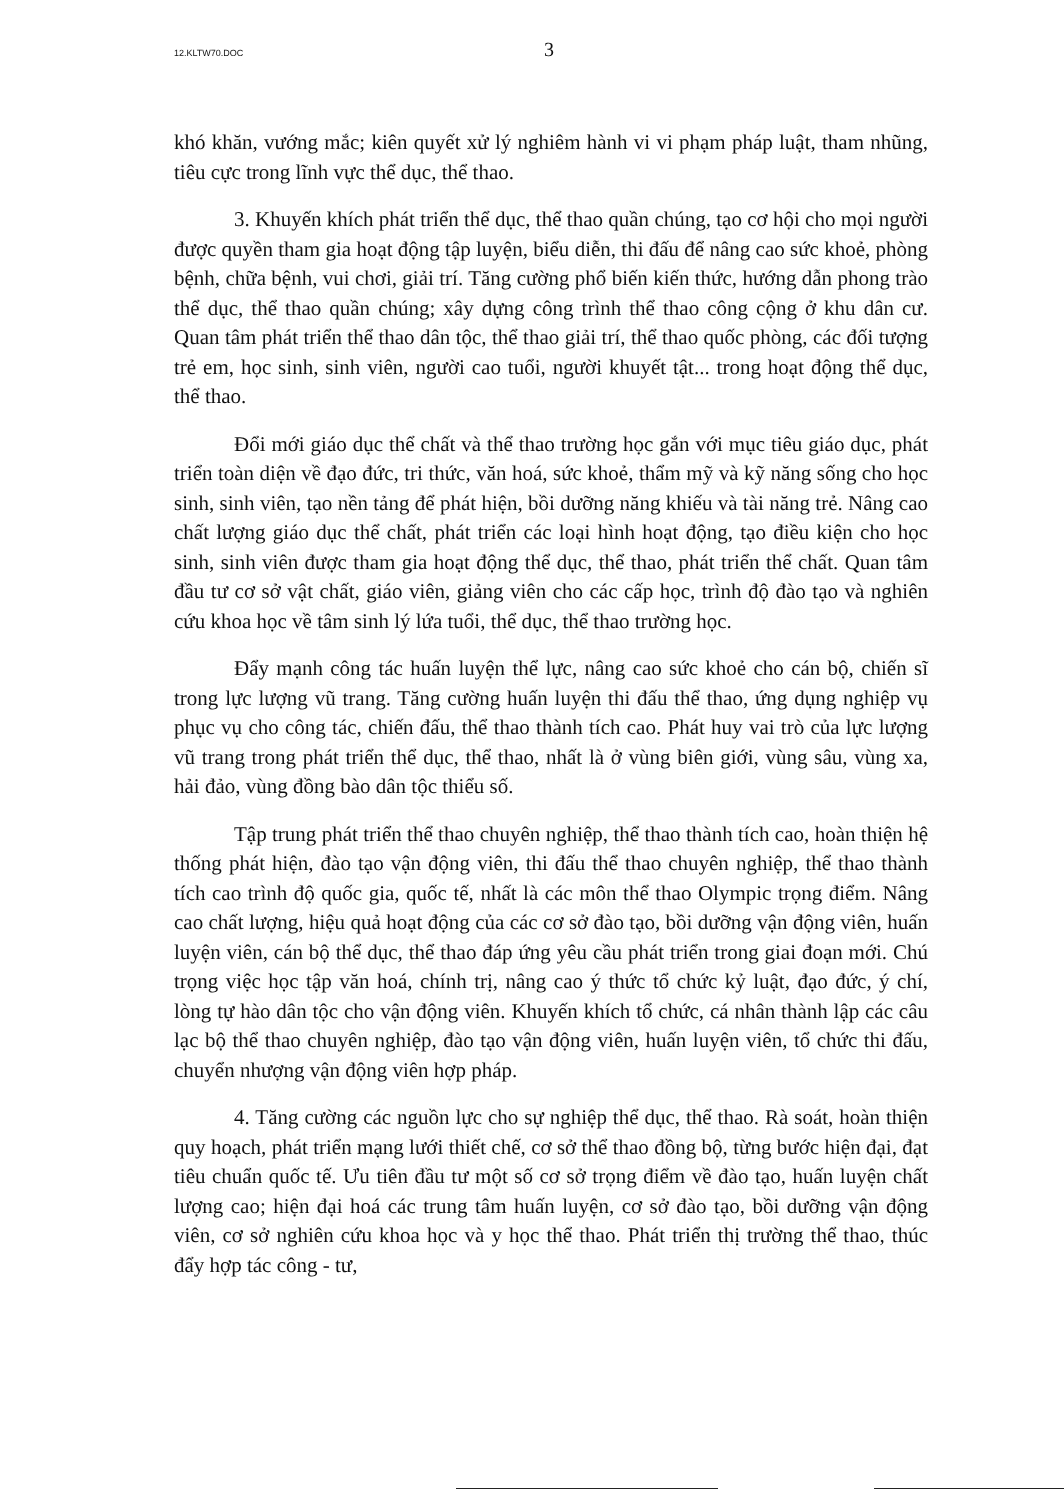12.KLTW70.DOC 3
khó khăn, vướng mắc; kiên quyết xử lý nghiêm hành vi vi phạm pháp luật, tham nhũng, tiêu cực trong lĩnh vực thể dục, thể thao.
3. Khuyến khích phát triển thể dục, thể thao quần chúng, tạo cơ hội cho mọi người được quyền tham gia hoạt động tập luyện, biểu diễn, thi đấu để nâng cao sức khoẻ, phòng bệnh, chữa bệnh, vui chơi, giải trí. Tăng cường phổ biến kiến thức, hướng dẫn phong trào thể dục, thể thao quần chúng; xây dựng công trình thể thao công cộng ở khu dân cư. Quan tâm phát triển thể thao dân tộc, thể thao giải trí, thể thao quốc phòng, các đối tượng trẻ em, học sinh, sinh viên, người cao tuổi, người khuyết tật... trong hoạt động thể dục, thể thao.
Đổi mới giáo dục thể chất và thể thao trường học gắn với mục tiêu giáo dục, phát triển toàn diện về đạo đức, tri thức, văn hoá, sức khoẻ, thẩm mỹ và kỹ năng sống cho học sinh, sinh viên, tạo nền tảng để phát hiện, bồi dưỡng năng khiếu và tài năng trẻ. Nâng cao chất lượng giáo dục thể chất, phát triển các loại hình hoạt động, tạo điều kiện cho học sinh, sinh viên được tham gia hoạt động thể dục, thể thao, phát triển thể chất. Quan tâm đầu tư cơ sở vật chất, giáo viên, giảng viên cho các cấp học, trình độ đào tạo và nghiên cứu khoa học về tâm sinh lý lứa tuổi, thể dục, thể thao trường học.
Đẩy mạnh công tác huấn luyện thể lực, nâng cao sức khoẻ cho cán bộ, chiến sĩ trong lực lượng vũ trang. Tăng cường huấn luyện thi đấu thể thao, ứng dụng nghiệp vụ phục vụ cho công tác, chiến đấu, thể thao thành tích cao. Phát huy vai trò của lực lượng vũ trang trong phát triển thể dục, thể thao, nhất là ở vùng biên giới, vùng sâu, vùng xa, hải đảo, vùng đồng bào dân tộc thiểu số.
Tập trung phát triển thể thao chuyên nghiệp, thể thao thành tích cao, hoàn thiện hệ thống phát hiện, đào tạo vận động viên, thi đấu thể thao chuyên nghiệp, thể thao thành tích cao trình độ quốc gia, quốc tế, nhất là các môn thể thao Olympic trọng điểm. Nâng cao chất lượng, hiệu quả hoạt động của các cơ sở đào tạo, bồi dưỡng vận động viên, huấn luyện viên, cán bộ thể dục, thể thao đáp ứng yêu cầu phát triển trong giai đoạn mới. Chú trọng việc học tập văn hoá, chính trị, nâng cao ý thức tổ chức kỷ luật, đạo đức, ý chí, lòng tự hào dân tộc cho vận động viên. Khuyến khích tổ chức, cá nhân thành lập các câu lạc bộ thể thao chuyên nghiệp, đào tạo vận động viên, huấn luyện viên, tổ chức thi đấu, chuyển nhượng vận động viên hợp pháp.
4. Tăng cường các nguồn lực cho sự nghiệp thể dục, thể thao. Rà soát, hoàn thiện quy hoạch, phát triển mạng lưới thiết chế, cơ sở thể thao đồng bộ, từng bước hiện đại, đạt tiêu chuẩn quốc tế. Ưu tiên đầu tư một số cơ sở trọng điểm về đào tạo, huấn luyện chất lượng cao; hiện đại hoá các trung tâm huấn luyện, cơ sở đào tạo, bồi dưỡng vận động viên, cơ sở nghiên cứu khoa học và y học thể thao. Phát triển thị trường thể thao, thúc đẩy hợp tác công - tư,